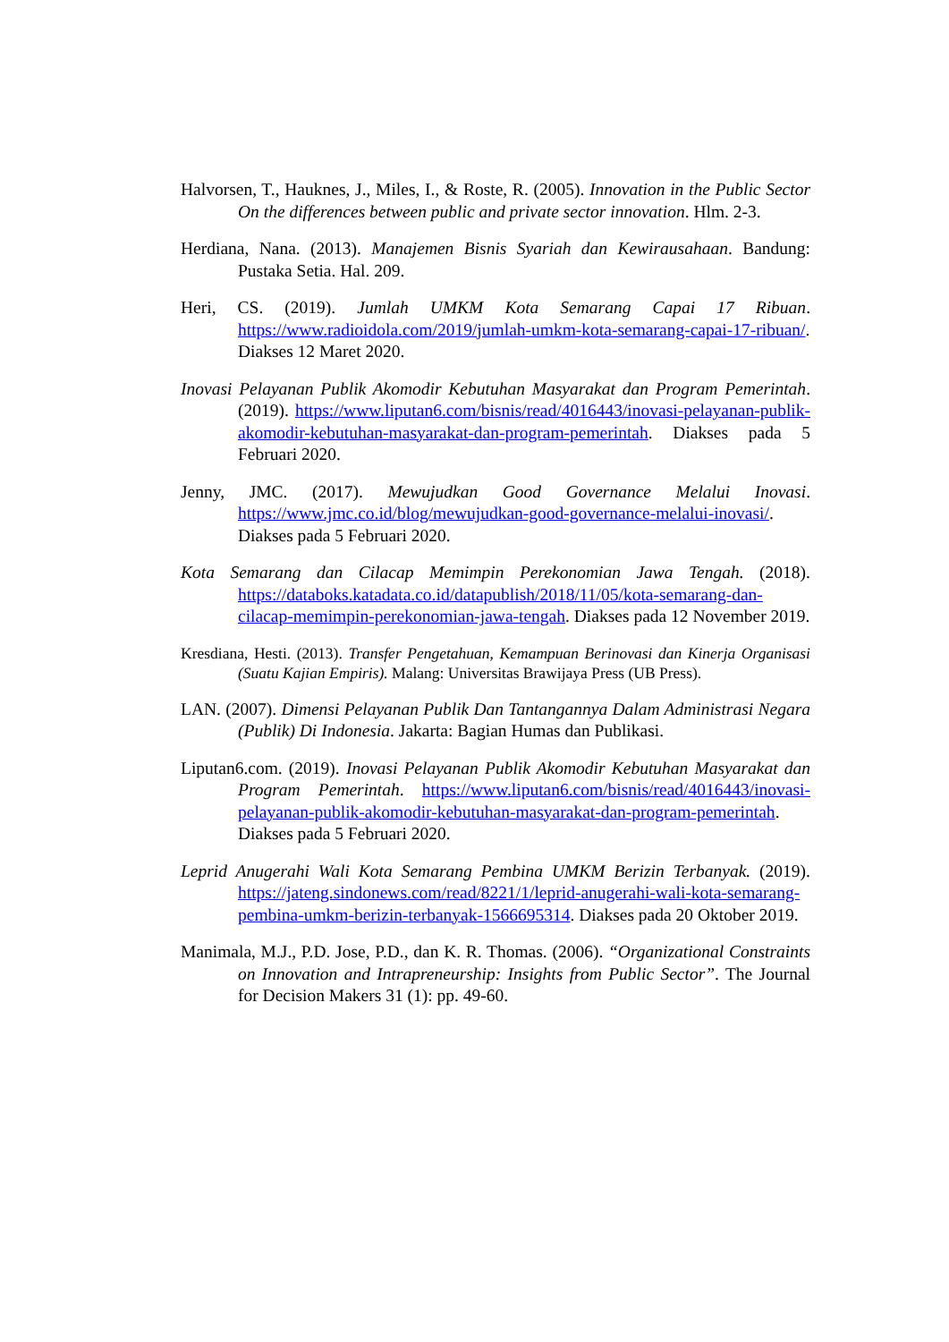Halvorsen, T., Hauknes, J., Miles, I., & Roste, R. (2005). Innovation in the Public Sector On the differences between public and private sector innovation. Hlm. 2-3.
Herdiana, Nana. (2013). Manajemen Bisnis Syariah dan Kewirausahaan. Bandung: Pustaka Setia. Hal. 209.
Heri, CS. (2019). Jumlah UMKM Kota Semarang Capai 17 Ribuan. https://www.radioidola.com/2019/jumlah-umkm-kota-semarang-capai-17-ribuan/. Diakses 12 Maret 2020.
Inovasi Pelayanan Publik Akomodir Kebutuhan Masyarakat dan Program Pemerintah. (2019). https://www.liputan6.com/bisnis/read/4016443/inovasi-pelayanan-publik-akomodir-kebutuhan-masyarakat-dan-program-pemerintah. Diakses pada 5 Februari 2020.
Jenny, JMC. (2017). Mewujudkan Good Governance Melalui Inovasi. https://www.jmc.co.id/blog/mewujudkan-good-governance-melalui-inovasi/. Diakses pada 5 Februari 2020.
Kota Semarang dan Cilacap Memimpin Perekonomian Jawa Tengah. (2018). https://databoks.katadata.co.id/datapublish/2018/11/05/kota-semarang-dan-cilacap-memimpin-perekonomian-jawa-tengah. Diakses pada 12 November 2019.
Kresdiana, Hesti. (2013). Transfer Pengetahuan, Kemampuan Berinovasi dan Kinerja Organisasi (Suatu Kajian Empiris). Malang: Universitas Brawijaya Press (UB Press).
LAN. (2007). Dimensi Pelayanan Publik Dan Tantangannya Dalam Administrasi Negara (Publik) Di Indonesia. Jakarta: Bagian Humas dan Publikasi.
Liputan6.com. (2019). Inovasi Pelayanan Publik Akomodir Kebutuhan Masyarakat dan Program Pemerintah. https://www.liputan6.com/bisnis/read/4016443/inovasi-pelayanan-publik-akomodir-kebutuhan-masyarakat-dan-program-pemerintah. Diakses pada 5 Februari 2020.
Leprid Anugerahi Wali Kota Semarang Pembina UMKM Berizin Terbanyak. (2019). https://jateng.sindonews.com/read/8221/1/leprid-anugerahi-wali-kota-semarang-pembina-umkm-berizin-terbanyak-1566695314. Diakses pada 20 Oktober 2019.
Manimala, M.J., P.D. Jose, P.D., dan K. R. Thomas. (2006). “Organizational Constraints on Innovation and Intrapreneurship: Insights from Public Sector”. The Journal for Decision Makers 31 (1): pp. 49-60.